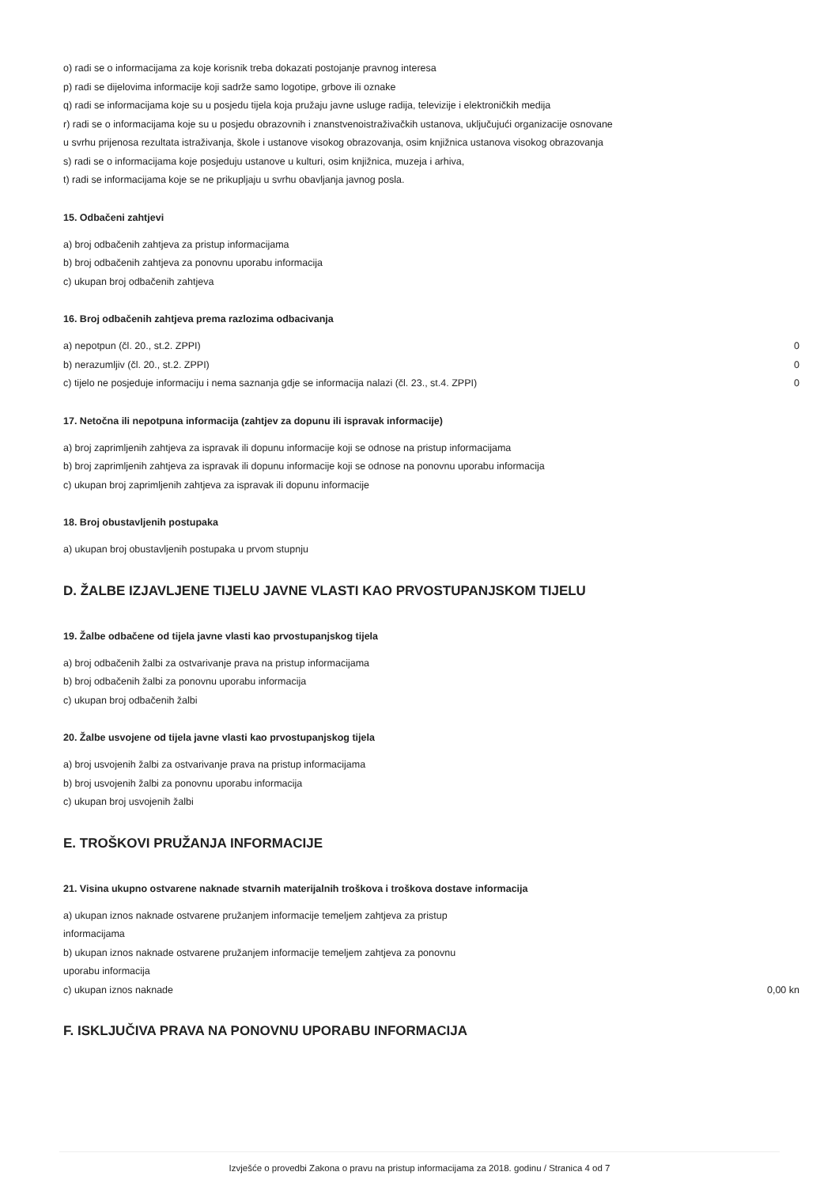o) radi se o informacijama za koje korisnik treba dokazati postojanje pravnog interesa
p) radi se dijelovima informacije koji sadrže samo logotipe, grbove ili oznake
q) radi se informacijama koje su u posjedu tijela koja pružaju javne usluge radija, televizije i elektroničkih medija
r) radi se o informacijama koje su u posjedu obrazovnih i znanstvenoistraživačkih ustanova, uključujući organizacije osnovane
u svrhu prijenosa rezultata istraživanja, škole i ustanove visokog obrazovanja, osim knjižnica ustanova visokog obrazovanja
s) radi se o informacijama koje posjeduju ustanove u kulturi, osim knjižnica, muzeja i arhiva,
t) radi se informacijama koje se ne prikupljaju u svrhu obavljanja javnog posla.
15. Odbačeni zahtjevi
a) broj odbačenih zahtjeva za pristup informacijama
b) broj odbačenih zahtjeva za ponovnu uporabu informacija
c) ukupan broj odbačenih zahtjeva
16. Broj odbačenih zahtjeva prema razlozima odbacivanja
a) nepotpun (čl. 20., st.2. ZPPI) 0
b) nerazumljiv (čl. 20., st.2. ZPPI) 0
c) tijelo ne posjeduje informaciju i nema saznanja gdje se informacija nalazi (čl. 23., st.4. ZPPI) 0
17. Netočna ili nepotpuna informacija (zahtjev za dopunu ili ispravak informacije)
a) broj zaprimljenih zahtjeva za ispravak ili dopunu informacije koji se odnose na pristup informacijama
b) broj zaprimljenih zahtjeva za ispravak ili dopunu informacije koji se odnose na ponovnu uporabu informacija
c) ukupan broj zaprimljenih zahtjeva za ispravak ili dopunu informacije
18. Broj obustavljenih postupaka
a) ukupan broj obustavljenih postupaka u prvom stupnju
D. ŽALBE IZJAVLJENE TIJELU JAVNE VLASTI KAO PRVOSTUPANJSKOM TIJELU
19. Žalbe odbačene od tijela javne vlasti kao prvostupanjskog tijela
a) broj odbačenih žalbi za ostvarivanje prava na pristup informacijama
b) broj odbačenih žalbi za ponovnu uporabu informacija
c) ukupan broj odbačenih žalbi
20. Žalbe usvojene od tijela javne vlasti kao prvostupanjskog tijela
a) broj usvojenih žalbi za ostvarivanje prava na pristup informacijama
b) broj usvojenih žalbi za ponovnu uporabu informacija
c) ukupan broj usvojenih žalbi
E. TROŠKOVI PRUŽANJA INFORMACIJE
21. Visina ukupno ostvarene naknade stvarnih materijalnih troškova i troškova dostave informacija
a) ukupan iznos naknade ostvarene pružanjem informacije temeljem zahtjeva za pristup informacijama
b) ukupan iznos naknade ostvarene pružanjem informacije temeljem zahtjeva za ponovnu uporabu informacija
c) ukupan iznos naknade 0,00 kn
F. ISKLJUČIVA PRAVA NA PONOVNU UPORABU INFORMACIJA
Izvješće o provedbi Zakona o pravu na pristup informacijama za 2018. godinu / Stranica 4 od 7